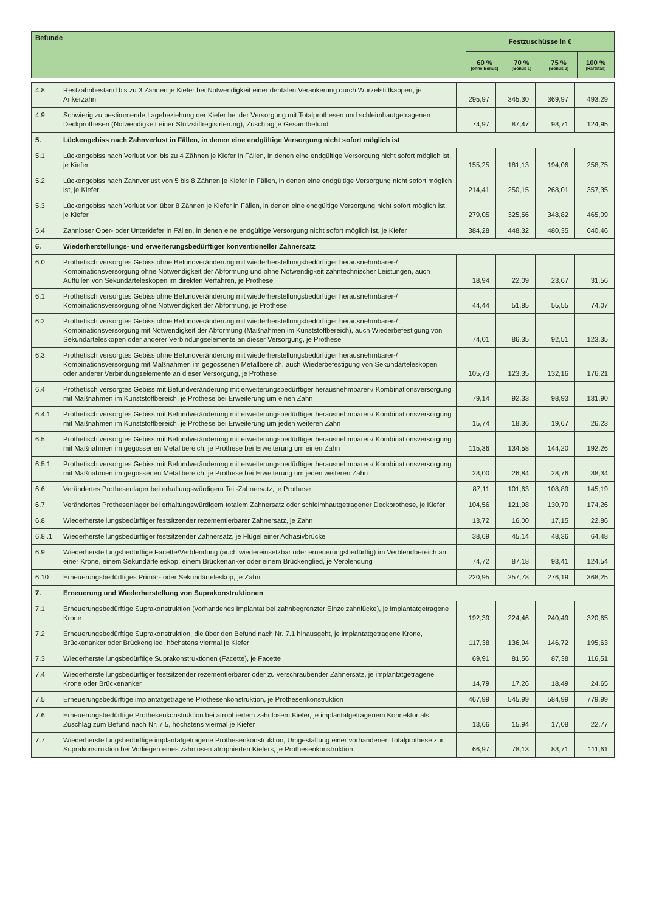| Befunde | Festzuschüsse in € | | | |
| --- | --- | --- | --- | --- |
| | 60 % (ohne Bonus) | 70 % (Bonus 1) | 75 % (Bonus 2) | 100 % (Härtefall) |
| 4.8 | Restzahnbestand bis zu 3 Zähnen je Kiefer bei Notwendigkeit einer dentalen Verankerung durch Wurzelstiftkappen, je Ankerzahn | 295,97 | 345,30 | 369,97 | 493,29 |
| 4.9 | Schwierig zu bestimmende Lagebeziehung der Kiefer bei der Versorgung mit Totalprothesen und schleimhautgetragenen Deckprothesen (Notwendigkeit einer Stützstiftregistrierung), Zuschlag je Gesamtbefund | 74,97 | 87,47 | 93,71 | 124,95 |
| 5. | Lückengebiss nach Zahnverlust in Fällen, in denen eine endgültige Versorgung nicht sofort möglich ist | | | | |
| 5.1 | Lückengebiss nach Verlust von bis zu 4 Zähnen je Kiefer in Fällen, in denen eine endgültige Versorgung nicht sofort möglich ist, je Kiefer | 155,25 | 181,13 | 194,06 | 258,75 |
| 5.2 | Lückengebiss nach Zahnverlust von 5 bis 8 Zähnen je Kiefer in Fällen, in denen eine endgültige Versorgung nicht sofort möglich ist, je Kiefer | 214,41 | 250,15 | 268,01 | 357,35 |
| 5.3 | Lückengebiss nach Verlust von über 8 Zähnen je Kiefer in Fällen, in denen eine endgültige Versorgung nicht sofort möglich ist, je Kiefer | 279,05 | 325,56 | 348,82 | 465,09 |
| 5.4 | Zahnloser Ober- oder Unterkiefer in Fällen, in denen eine endgültige Versorgung nicht sofort möglich ist, je Kiefer | 384,28 | 448,32 | 480,35 | 640,46 |
| 6. | Wiederherstellungs- und erweiterungsbedürftiger konventioneller Zahnersatz | | | | |
| 6.0 | Prothetisch versorgtes Gebiss ohne Befundveränderung mit wiederherstellungsbedürftiger herausnehmbarer-/ Kombinationsversorgung ohne Notwendigkeit der Abformung und ohne Notwendigkeit zahntechnischer Leistungen, auch Auffüllen von Sekundärteleskopen im direkten Verfahren, je Prothese | 18,94 | 22,09 | 23,67 | 31,56 |
| 6.1 | Prothetisch versorgtes Gebiss ohne Befundveränderung mit wiederherstellungsbedürftiger herausnehmbarer-/ Kombinationsversorgung ohne Notwendigkeit der Abformung, je Prothese | 44,44 | 51,85 | 55,55 | 74,07 |
| 6.2 | Prothetisch versorgtes Gebiss ohne Befundveränderung mit wiederherstellungsbedürftiger herausnehmbarer-/ Kombinationsversorgung mit Notwendigkeit der Abformung (Maßnahmen im Kunststoffbereich), auch Wiederbefestigung von Sekundärteleskopen oder anderer Verbindungselemente an dieser Versorgung, je Prothese | 74,01 | 86,35 | 92,51 | 123,35 |
| 6.3 | Prothetisch versorgtes Gebiss ohne Befundveränderung mit wiederherstellungsbedürftiger herausnehmbarer-/ Kombinationsversorgung mit Maßnahmen im gegossenen Metallbereich, auch Wiederbefestigung von Sekundärteleskopen oder anderer Verbindungselemente an dieser Versorgung, je Prothese | 105,73 | 123,35 | 132,16 | 176,21 |
| 6.4 | Prothetisch versorgtes Gebiss mit Befundveränderung mit erweiterungsbedürftiger herausnehmbarer-/ Kombinationsversorgung mit Maßnahmen im Kunststoffbereich, je Prothese bei Erweiterung um einen Zahn | 79,14 | 92,33 | 98,93 | 131,90 |
| 6.4.1 | Prothetisch versorgtes Gebiss mit Befundveränderung mit erweiterungsbedürftiger herausnehmbarer-/ Kombinationsversorgung mit Maßnahmen im Kunststoffbereich, je Prothese bei Erweiterung um jeden weiteren Zahn | 15,74 | 18,36 | 19,67 | 26,23 |
| 6.5 | Prothetisch versorgtes Gebiss mit Befundveränderung mit erweiterungsbedürftiger herausnehmbarer-/ Kombinationsversorgung mit Maßnahmen im gegossenen Metallbereich, je Prothese bei Erweiterung um einen Zahn | 115,36 | 134,58 | 144,20 | 192,26 |
| 6.5.1 | Prothetisch versorgtes Gebiss mit Befundveränderung mit erweiterungsbedürftiger herausnehmbarer-/ Kombinationsversorgung mit Maßnahmen im gegossenen Metallbereich, je Prothese bei Erweiterung um jeden weiteren Zahn | 23,00 | 26,84 | 28,76 | 38,34 |
| 6.6 | Verändertes Prothesenlager bei erhaltungswürdigem Teil-Zahnersatz, je Prothese | 87,11 | 101,63 | 108,89 | 145,19 |
| 6.7 | Verändertes Prothesenlager bei erhaltungswürdigem totalem Zahnersatz oder schleimhautgetragener Deckprothese, je Kiefer | 104,56 | 121,98 | 130,70 | 174,26 |
| 6.8 | Wiederherstellungsbedürftiger festsitzender rezementierbarer Zahnersatz, je Zahn | 13,72 | 16,00 | 17,15 | 22,86 |
| 6.8 .1 | Wiederherstellungsbedürftiger festsitzender Zahnersatz, je Flügel einer Adhäsivbrücke | 38,69 | 45,14 | 48,36 | 64,48 |
| 6.9 | Wiederherstellungsbedürftige Facette/Verblendung (auch wiedereinsetzbar oder erneuerungsbedürftig) im Verblendbereich an einer Krone, einem Sekundärteleskop, einem Brückenanker oder einem Brückenglied, je Verblendung | 74,72 | 87,18 | 93,41 | 124,54 |
| 6.10 | Erneuerungsbedürftiges Primär- oder Sekundärteleskop, je Zahn | 220,95 | 257,78 | 276,19 | 368,25 |
| 7. | Erneuerung und Wiederherstellung von Suprakonstruktionen | | | | |
| 7.1 | Erneuerungsbedürftige Suprakonstruktion (vorhandenes Implantat bei zahnbegrenzter Einzelzahnlücke), je implantatgetragene Krone | 192,39 | 224,46 | 240,49 | 320,65 |
| 7.2 | Erneuerungsbedürftige Suprakonstruktion, die über den Befund nach Nr. 7.1 hinausgeht, je implantatgetragene Krone, Brückenanker oder Brückenglied, höchstens viermal je Kiefer | 117,38 | 136,94 | 146,72 | 195,63 |
| 7.3 | Wiederherstellungsbedürftige Suprakonstruktionen (Facette), je Facette | 69,91 | 81,56 | 87,38 | 116,51 |
| 7.4 | Wiederherstellungsbedürftiger festsitzender rezementierbarer oder zu verschraubender Zahnersatz, je implantatgetragene Krone oder Brückenanker | 14,79 | 17,26 | 18,49 | 24,65 |
| 7.5 | Erneuerungsbedürftige implantatgetragene Prothesenkonstruktion, je Prothesenkonstruktion | 467,99 | 545,99 | 584,99 | 779,99 |
| 7.6 | Erneuerungsbedürftige Prothesenkonstruktion bei atrophiertem zahnlosem Kiefer, je implantatgetragenem Konnektor als Zuschlag zum Befund nach Nr. 7.5, höchstens viermal je Kiefer | 13,66 | 15,94 | 17,08 | 22,77 |
| 7.7 | Wiederherstellungsbedürftige implantatgetragene Prothesenkonstruktion, Umgestaltung einer vorhandenen Totalprothese zur Suprakonstruktion bei Vorliegen eines zahnlosen atrophierten Kiefers, je Prothesenkonstruktion | 66,97 | 78,13 | 83,71 | 111,61 |